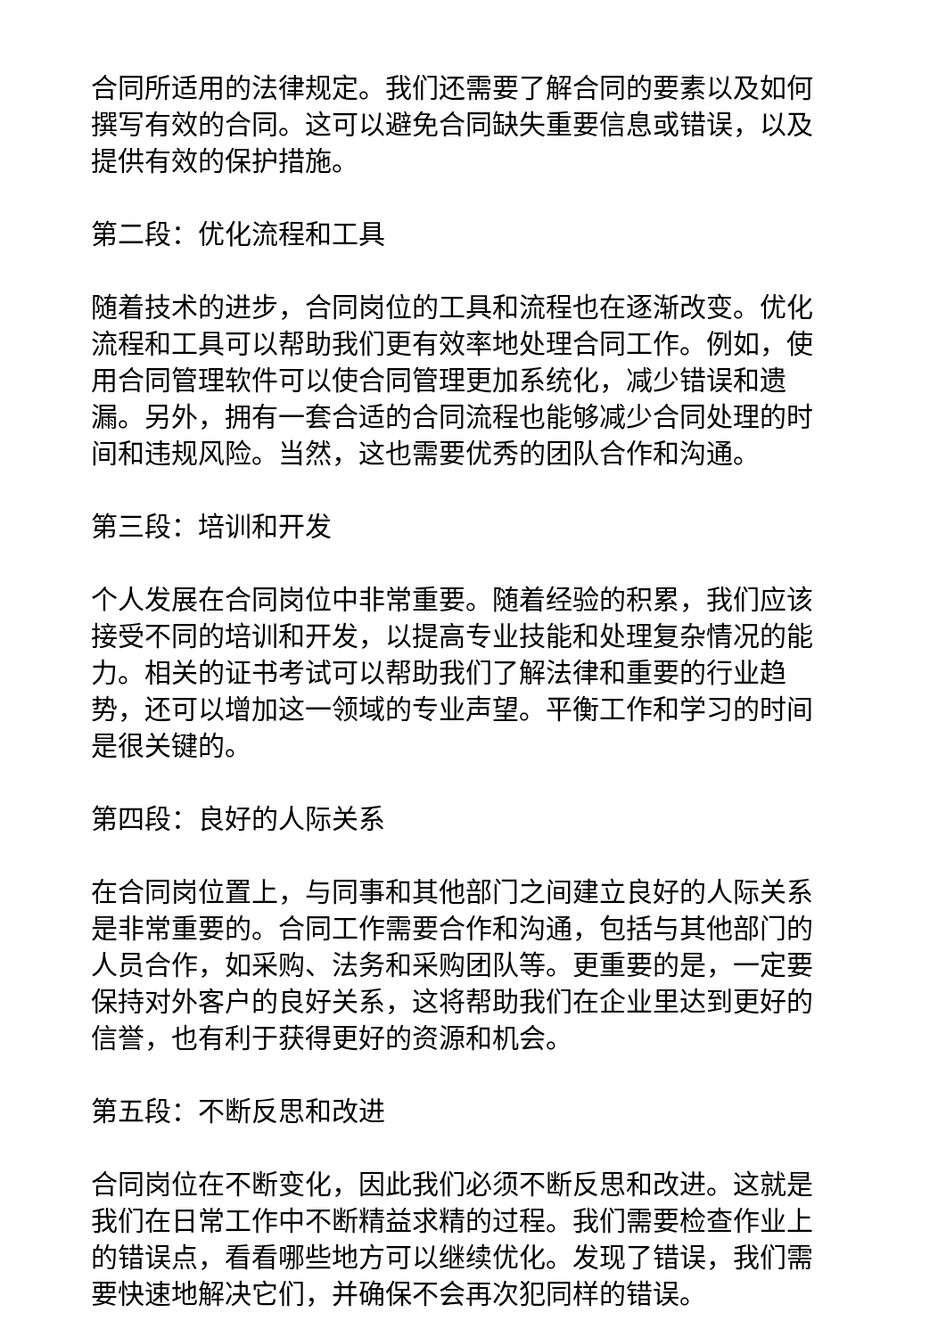合同所适用的法律规定。我们还需要了解合同的要素以及如何撰写有效的合同。这可以避免合同缺失重要信息或错误，以及提供有效的保护措施。
第二段：优化流程和工具
随着技术的进步，合同岗位的工具和流程也在逐渐改变。优化流程和工具可以帮助我们更有效率地处理合同工作。例如，使用合同管理软件可以使合同管理更加系统化，减少错误和遗漏。另外，拥有一套合适的合同流程也能够减少合同处理的时间和违规风险。当然，这也需要优秀的团队合作和沟通。
第三段：培训和开发
个人发展在合同岗位中非常重要。随着经验的积累，我们应该接受不同的培训和开发，以提高专业技能和处理复杂情况的能力。相关的证书考试可以帮助我们了解法律和重要的行业趋势，还可以增加这一领域的专业声望。平衡工作和学习的时间是很关键的。
第四段：良好的人际关系
在合同岗位置上，与同事和其他部门之间建立良好的人际关系是非常重要的。合同工作需要合作和沟通，包括与其他部门的人员合作，如采购、法务和采购团队等。更重要的是，一定要保持对外客户的良好关系，这将帮助我们在企业里达到更好的信誉，也有利于获得更好的资源和机会。
第五段：不断反思和改进
合同岗位在不断变化，因此我们必须不断反思和改进。这就是我们在日常工作中不断精益求精的过程。我们需要检查作业上的错误点，看看哪些地方可以继续优化。发现了错误，我们需要快速地解决它们，并确保不会再次犯同样的错误。